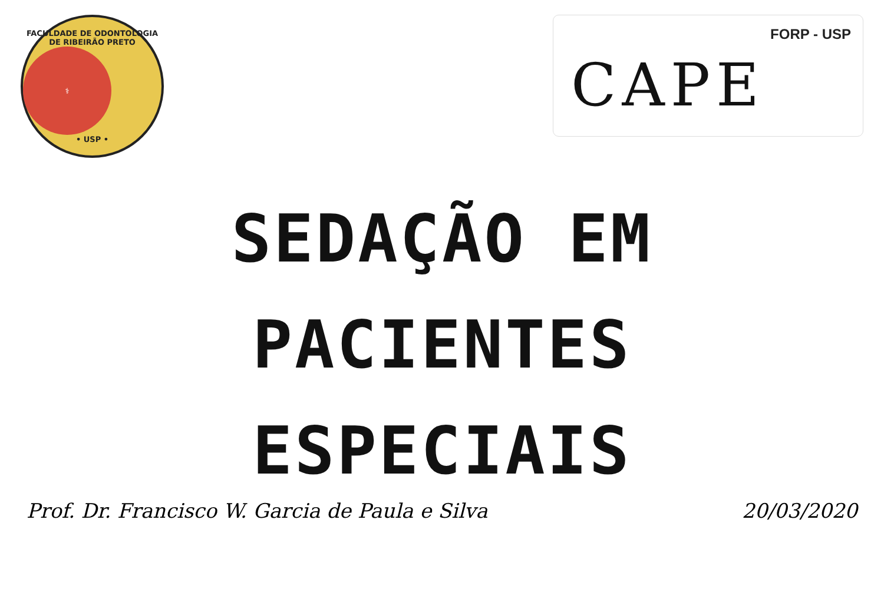FACULDADE DE ODONTOLOGIA DE RIBEIRÃO PRETO
⚕
• USP •
FORP - USP
CAPE
SEDAÇÃO EM
PACIENTES
ESPECIAIS
Prof. Dr. Francisco W. Garcia de Paula e Silva 20/03/2020